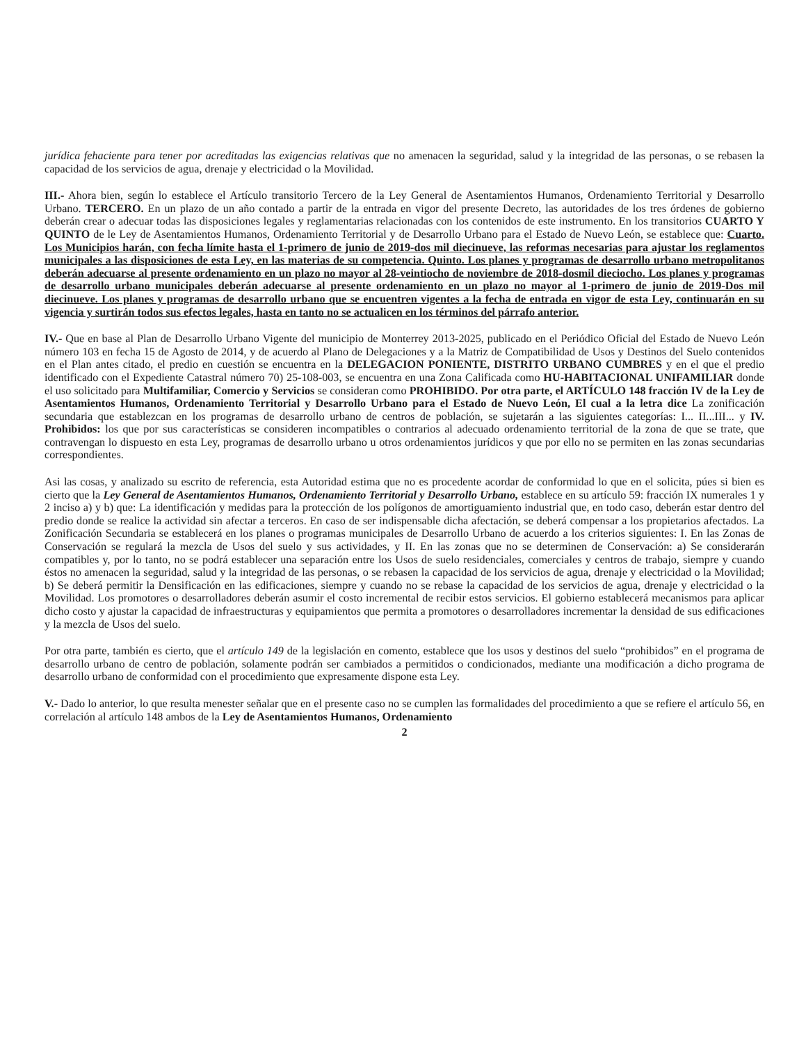jurídica fehaciente para tener por acreditadas las exigencias relativas que no amenacen la seguridad, salud y la integridad de las personas, o se rebasen la capacidad de los servicios de agua, drenaje y electricidad o la Movilidad.
III.- Ahora bien, según lo establece el Artículo transitorio Tercero de la Ley General de Asentamientos Humanos, Ordenamiento Territorial y Desarrollo Urbano. TERCERO. En un plazo de un año contado a partir de la entrada en vigor del presente Decreto, las autoridades de los tres órdenes de gobierno deberán crear o adecuar todas las disposiciones legales y reglamentarias relacionadas con los contenidos de este instrumento. En los transitorios CUARTO Y QUINTO de le Ley de Asentamientos Humanos, Ordenamiento Territorial y de Desarrollo Urbano para el Estado de Nuevo León, se establece que: Cuarto. Los Municipios harán, con fecha límite hasta el 1-primero de junio de 2019-dos mil diecinueve, las reformas necesarias para ajustar los reglamentos municipales a las disposiciones de esta Ley, en las materias de su competencia. Quinto. Los planes y programas de desarrollo urbano metropolitanos deberán adecuarse al presente ordenamiento en un plazo no mayor al 28-veintiocho de noviembre de 2018-dosmil dieciocho. Los planes y programas de desarrollo urbano municipales deberán adecuarse al presente ordenamiento en un plazo no mayor al 1-primero de junio de 2019-Dos mil diecinueve. Los planes y programas de desarrollo urbano que se encuentren vigentes a la fecha de entrada en vigor de esta Ley, continuarán en su vigencia y surtirán todos sus efectos legales, hasta en tanto no se actualicen en los términos del párrafo anterior.
IV.- Que en base al Plan de Desarrollo Urbano Vigente del municipio de Monterrey 2013-2025, publicado en el Periódico Oficial del Estado de Nuevo León número 103 en fecha 15 de Agosto de 2014, y de acuerdo al Plano de Delegaciones y a la Matriz de Compatibilidad de Usos y Destinos del Suelo contenidos en el Plan antes citado, el predio en cuestión se encuentra en la DELEGACION PONIENTE, DISTRITO URBANO CUMBRES y en el que el predio identificado con el Expediente Catastral número 70) 25-108-003, se encuentra en una Zona Calificada como HU-HABITACIONAL UNIFAMILIAR donde el uso solicitado para Multifamiliar, Comercio y Servicios se consideran como PROHIBIDO. Por otra parte, el ARTÍCULO 148 fracción IV de la Ley de Asentamientos Humanos, Ordenamiento Territorial y Desarrollo Urbano para el Estado de Nuevo León, El cual a la letra dice La zonificación secundaria que establezcan en los programas de desarrollo urbano de centros de población, se sujetarán a las siguientes categorías: I... II...III... y IV. Prohibidos: los que por sus características se consideren incompatibles o contrarios al adecuado ordenamiento territorial de la zona de que se trate, que contravengan lo dispuesto en esta Ley, programas de desarrollo urbano u otros ordenamientos jurídicos y que por ello no se permiten en las zonas secundarias correspondientes.
Asi las cosas, y analizado su escrito de referencia, esta Autoridad estima que no es procedente acordar de conformidad lo que en el solicita, púes si bien es cierto que la Ley General de Asentamientos Humanos, Ordenamiento Territorial y Desarrollo Urbano, establece en su artículo 59: fracción IX numerales 1 y 2 inciso a) y b) que: La identificación y medidas para la protección de los polígonos de amortiguamiento industrial que, en todo caso, deberán estar dentro del predio donde se realice la actividad sin afectar a terceros. En caso de ser indispensable dicha afectación, se deberá compensar a los propietarios afectados. La Zonificación Secundaria se establecerá en los planes o programas municipales de Desarrollo Urbano de acuerdo a los criterios siguientes: I. En las Zonas de Conservación se regulará la mezcla de Usos del suelo y sus actividades, y II. En las zonas que no se determinen de Conservación: a) Se considerarán compatibles y, por lo tanto, no se podrá establecer una separación entre los Usos de suelo residenciales, comerciales y centros de trabajo, siempre y cuando éstos no amenacen la seguridad, salud y la integridad de las personas, o se rebasen la capacidad de los servicios de agua, drenaje y electricidad o la Movilidad; b) Se deberá permitir la Densificación en las edificaciones, siempre y cuando no se rebase la capacidad de los servicios de agua, drenaje y electricidad o la Movilidad. Los promotores o desarrolladores deberán asumir el costo incremental de recibir estos servicios. El gobierno establecerá mecanismos para aplicar dicho costo y ajustar la capacidad de infraestructuras y equipamientos que permita a promotores o desarrolladores incrementar la densidad de sus edificaciones y la mezcla de Usos del suelo.
Por otra parte, también es cierto, que el artículo 149 de la legislación en comento, establece que los usos y destinos del suelo “prohibidos” en el programa de desarrollo urbano de centro de población, solamente podrán ser cambiados a permitidos o condicionados, mediante una modificación a dicho programa de desarrollo urbano de conformidad con el procedimiento que expresamente dispone esta Ley.
V.- Dado lo anterior, lo que resulta menester señalar que en el presente caso no se cumplen las formalidades del procedimiento a que se refiere el artículo 56, en correlación al artículo 148 ambos de la Ley de Asentamientos Humanos, Ordenamiento
2